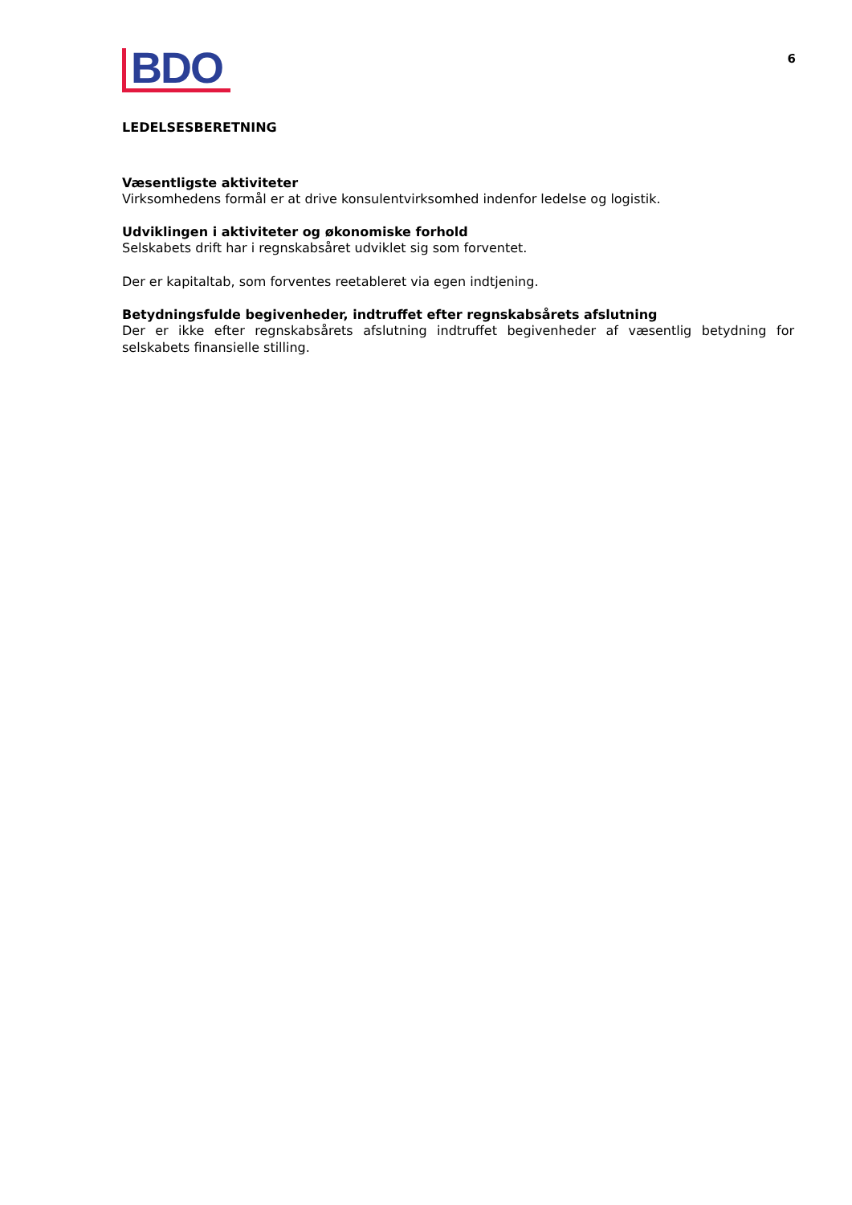BDO
6
LEDELSESBERETNING
Væsentligste aktiviteter
Virksomhedens formål er at drive konsulentvirksomhed indenfor ledelse og logistik.
Udviklingen i aktiviteter og økonomiske forhold
Selskabets drift har i regnskabsåret udviklet sig som forventet.
Der er kapitaltab, som forventes reetableret via egen indtjening.
Betydningsfulde begivenheder, indtruffet efter regnskabsårets afslutning
Der er ikke efter regnskabsårets afslutning indtruffet begivenheder af væsentlig betydning for selskabets finansielle stilling.